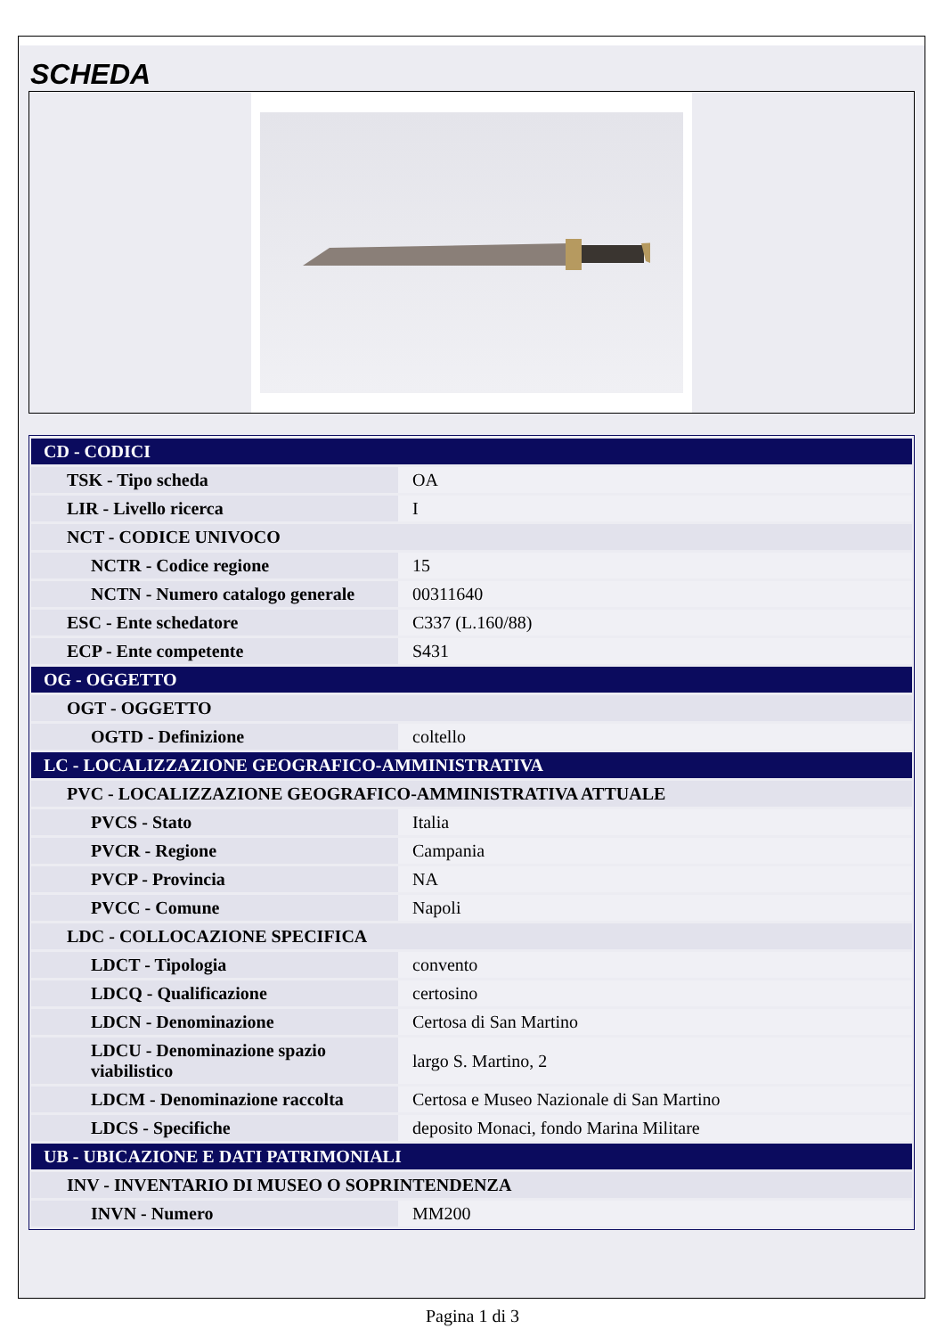SCHEDA
| CD - CODICI | |
| --- | --- |
| TSK - Tipo scheda | OA |
| LIR - Livello ricerca | I |
| NCT - CODICE UNIVOCO | |
| NCTR - Codice regione | 15 |
| NCTN - Numero catalogo generale | 00311640 |
| ESC - Ente schedatore | C337 (L.160/88) |
| ECP - Ente competente | S431 |
| OG - OGGETTO | |
| OGT - OGGETTO | |
| OGTD - Definizione | coltello |
| LC - LOCALIZZAZIONE GEOGRAFICO-AMMINISTRATIVA | |
| PVC - LOCALIZZAZIONE GEOGRAFICO-AMMINISTRATIVA ATTUALE | |
| PVCS - Stato | Italia |
| PVCR - Regione | Campania |
| PVCP - Provincia | NA |
| PVCC - Comune | Napoli |
| LDC - COLLOCAZIONE SPECIFICA | |
| LDCT - Tipologia | convento |
| LDCQ - Qualificazione | certosino |
| LDCN - Denominazione | Certosa di San Martino |
| LDCU - Denominazione spazio viabilistico | largo S. Martino, 2 |
| LDCM - Denominazione raccolta | Certosa e Museo Nazionale di San Martino |
| LDCS - Specifiche | deposito Monaci, fondo Marina Militare |
| UB - UBICAZIONE E DATI PATRIMONIALI | |
| INV - INVENTARIO DI MUSEO O SOPRINTENDENZA | |
| INVN - Numero | MM200 |
Pagina 1 di 3